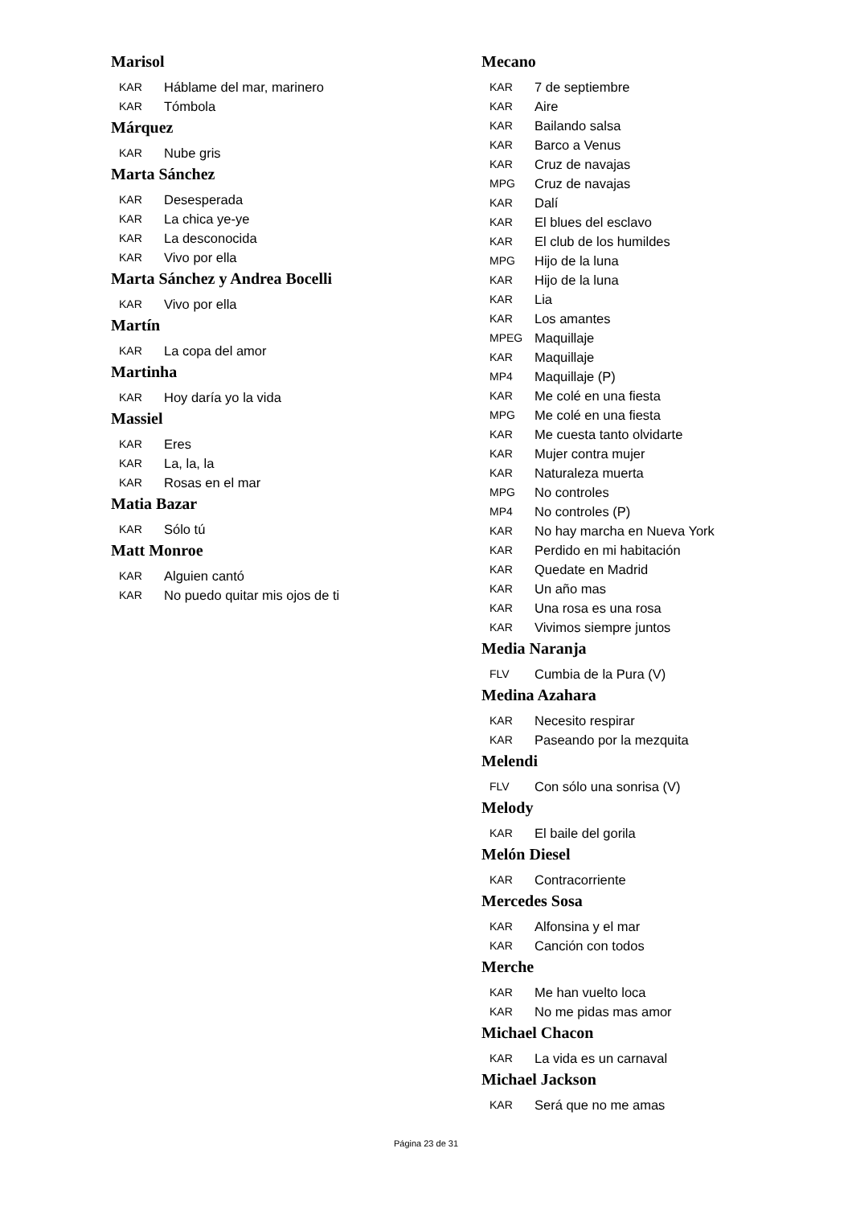Marisol
KAR Háblame del mar, marinero
KAR Tómbola
Márquez
KAR Nube gris
Marta Sánchez
KAR Desesperada
KAR La chica ye-ye
KAR La desconocida
KAR Vivo por ella
Marta Sánchez y Andrea Bocelli
KAR Vivo por ella
Martín
KAR La copa del amor
Martinha
KAR Hoy daría yo la vida
Massiel
KAR Eres
KAR La, la, la
KAR Rosas en el mar
Matia Bazar
KAR Sólo tú
Matt Monroe
KAR Alguien cantó
KAR No puedo quitar mis ojos de ti
Mecano
KAR 7 de septiembre
KAR Aire
KAR Bailando salsa
KAR Barco a Venus
KAR Cruz de navajas
MPG Cruz de navajas
KAR Dalí
KAR El blues del esclavo
KAR El club de los humildes
MPG Hijo de la luna
KAR Hijo de la luna
KAR Lia
KAR Los amantes
MPEG Maquillaje
KAR Maquillaje
MP4 Maquillaje (P)
KAR Me colé en una fiesta
MPG Me colé en una fiesta
KAR Me cuesta tanto olvidarte
KAR Mujer contra mujer
KAR Naturaleza muerta
MPG No controles
MP4 No controles (P)
KAR No hay marcha en Nueva York
KAR Perdido en mi habitación
KAR Quedate en Madrid
KAR Un año mas
KAR Una rosa es una rosa
KAR Vivimos siempre juntos
Media Naranja
FLV Cumbia de la Pura (V)
Medina Azahara
KAR Necesito respirar
KAR Paseando por la mezquita
Melendi
FLV Con sólo una sonrisa (V)
Melody
KAR El baile del gorila
Melón Diesel
KAR Contracorriente
Mercedes Sosa
KAR Alfonsina y el mar
KAR Canción con todos
Merche
KAR Me han vuelto loca
KAR No me pidas mas amor
Michael Chacon
KAR La vida es un carnaval
Michael Jackson
KAR Será que no me amas
Página 23 de 31